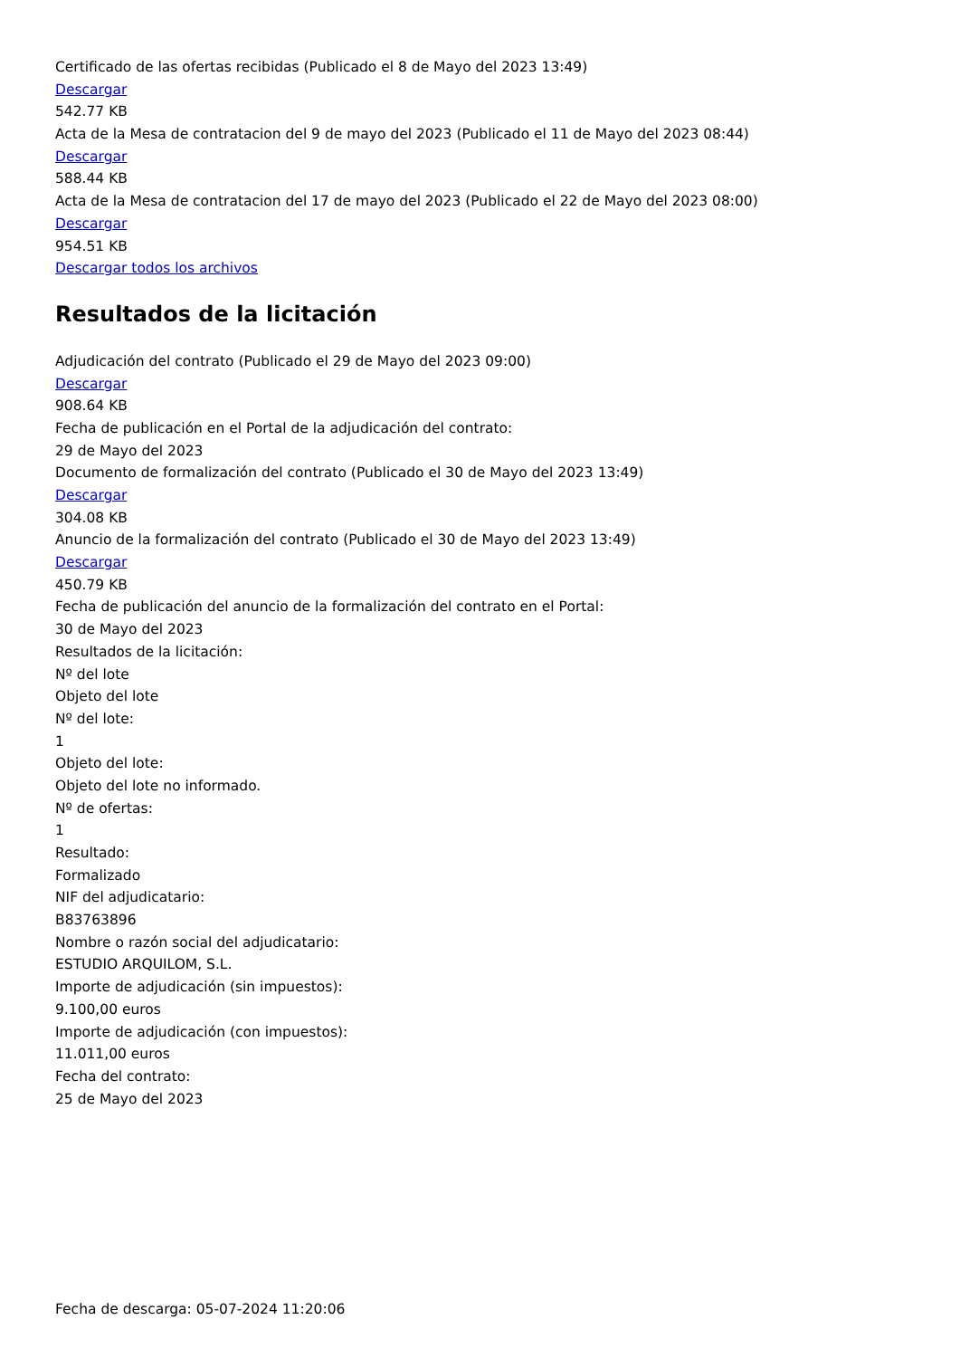Certificado de las ofertas recibidas (Publicado el 8 de Mayo del 2023 13:49)
Descargar
542.77 KB
Acta de la Mesa de contratacion del 9 de mayo del 2023 (Publicado el 11 de Mayo del 2023 08:44)
Descargar
588.44 KB
Acta de la Mesa de contratacion del 17 de mayo del 2023 (Publicado el 22 de Mayo del 2023 08:00)
Descargar
954.51 KB
Descargar todos los archivos
Resultados de la licitación
Adjudicación del contrato (Publicado el 29 de Mayo del 2023 09:00)
Descargar
908.64 KB
Fecha de publicación en el Portal de la adjudicación del contrato:
29 de Mayo del 2023
Documento de formalización del contrato (Publicado el 30 de Mayo del 2023 13:49)
Descargar
304.08 KB
Anuncio de la formalización del contrato (Publicado el 30 de Mayo del 2023 13:49)
Descargar
450.79 KB
Fecha de publicación del anuncio de la formalización del contrato en el Portal:
30 de Mayo del 2023
Resultados de la licitación:
Nº del lote
Objeto del lote
Nº del lote:
1
Objeto del lote:
Objeto del lote no informado.
Nº de ofertas:
1
Resultado:
Formalizado
NIF del adjudicatario:
B83763896
Nombre o razón social del adjudicatario:
ESTUDIO ARQUILOM, S.L.
Importe de adjudicación (sin impuestos):
9.100,00 euros
Importe de adjudicación (con impuestos):
11.011,00 euros
Fecha del contrato:
25 de Mayo del 2023
Fecha de descarga: 05-07-2024 11:20:06